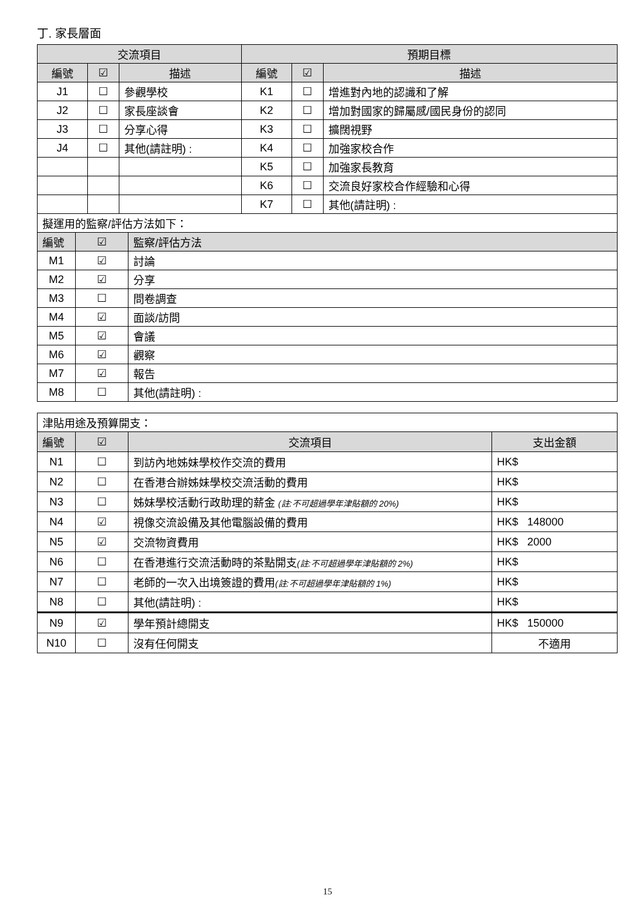丁. 家長層面
| 交流項目 | | | 預期目標 | | |
| --- | --- | --- | --- | --- | --- |
| 編號 | ☑ | 描述 | 編號 | ☑ | 描述 |
| J1 | ☐ | 參觀學校 | K1 | ☐ | 增進對內地的認識和了解 |
| J2 | ☐ | 家長座談會 | K2 | ☐ | 增加對國家的歸屬感/國民身份的認同 |
| J3 | ☐ | 分享心得 | K3 | ☐ | 擴闊視野 |
| J4 | ☐ | 其他(請註明) : | K4 | ☐ | 加強家校合作 |
| | | | K5 | ☐ | 加強家長教育 |
| | | | K6 | ☐ | 交流良好家校合作經驗和心得 |
| | | | K7 | ☐ | 其他(請註明) : |
| 擬運用的監察/評估方法如下： | | |
| 編號 | ☑ | 監察/評估方法 |
| M1 | ☑ | 討論 |
| M2 | ☑ | 分享 |
| M3 | ☐ | 問卷調查 |
| M4 | ☑ | 面談/訪問 |
| M5 | ☑ | 會議 |
| M6 | ☑ | 觀察 |
| M7 | ☑ | 報告 |
| M8 | ☐ | 其他(請註明) : |
| 津貼用途及預算開支： | | | |
| 編號 | ☑ | 交流項目 | 支出金額 |
| N1 | ☐ | 到訪內地姊妹學校作交流的費用 | HK$ |
| N2 | ☐ | 在香港合辦姊妹學校交流活動的費用 | HK$ |
| N3 | ☐ | 姊妹學校活動行政助理的薪金 (註:不可超過學年津貼額的 20%) | HK$ |
| N4 | ☑ | 視像交流設備及其他電腦設備的費用 | HK$ 148000 |
| N5 | ☑ | 交流物資費用 | HK$ 2000 |
| N6 | ☐ | 在香港進行交流活動時的茶點開支 (註:不可超過學年津貼額的 2%) | HK$ |
| N7 | ☐ | 老師的一次入出境簽證的費用 (註:不可超過學年津貼額的 1%) | HK$ |
| N8 | ☐ | 其他(請註明) : | HK$ |
| N9 | ☑ | 學年預計總開支 | HK$ 150000 |
| N10 | ☐ | 沒有任何開支 | 不適用 |
15